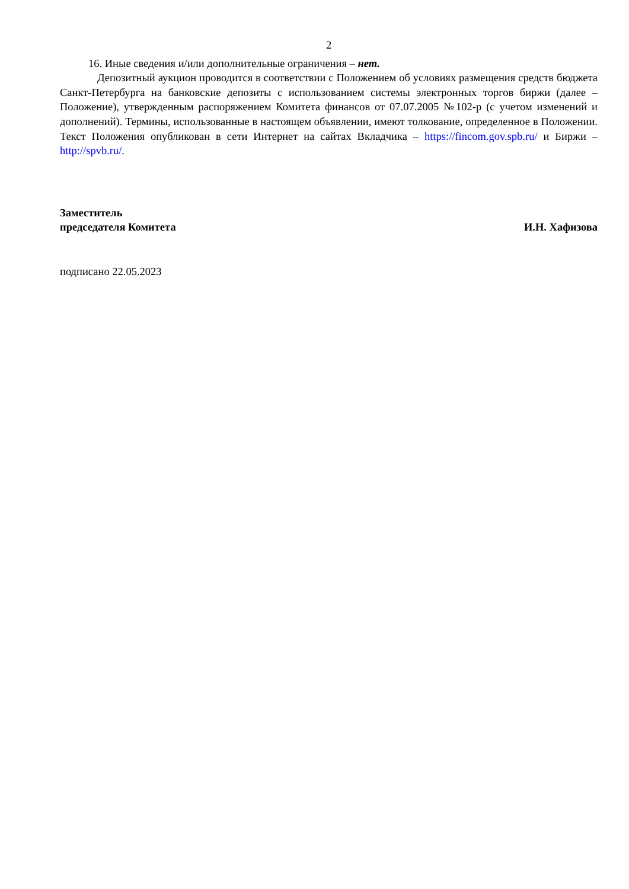2
16. Иные сведения и/или дополнительные ограничения – нет.
Депозитный аукцион проводится в соответствии с Положением об условиях размещения средств бюджета Санкт-Петербурга на банковские депозиты с использованием системы электронных торгов биржи (далее – Положение), утвержденным распоряжением Комитета финансов от 07.07.2005 №102-р (с учетом изменений и дополнений). Термины, использованные в настоящем объявлении, имеют толкование, определенное в Положении. Текст Положения опубликован в сети Интернет на сайтах Вкладчика – https://fincom.gov.spb.ru/ и Биржи – http://spvb.ru/.
Заместитель
председателя Комитета
И.Н. Хафизова
подписано 22.05.2023